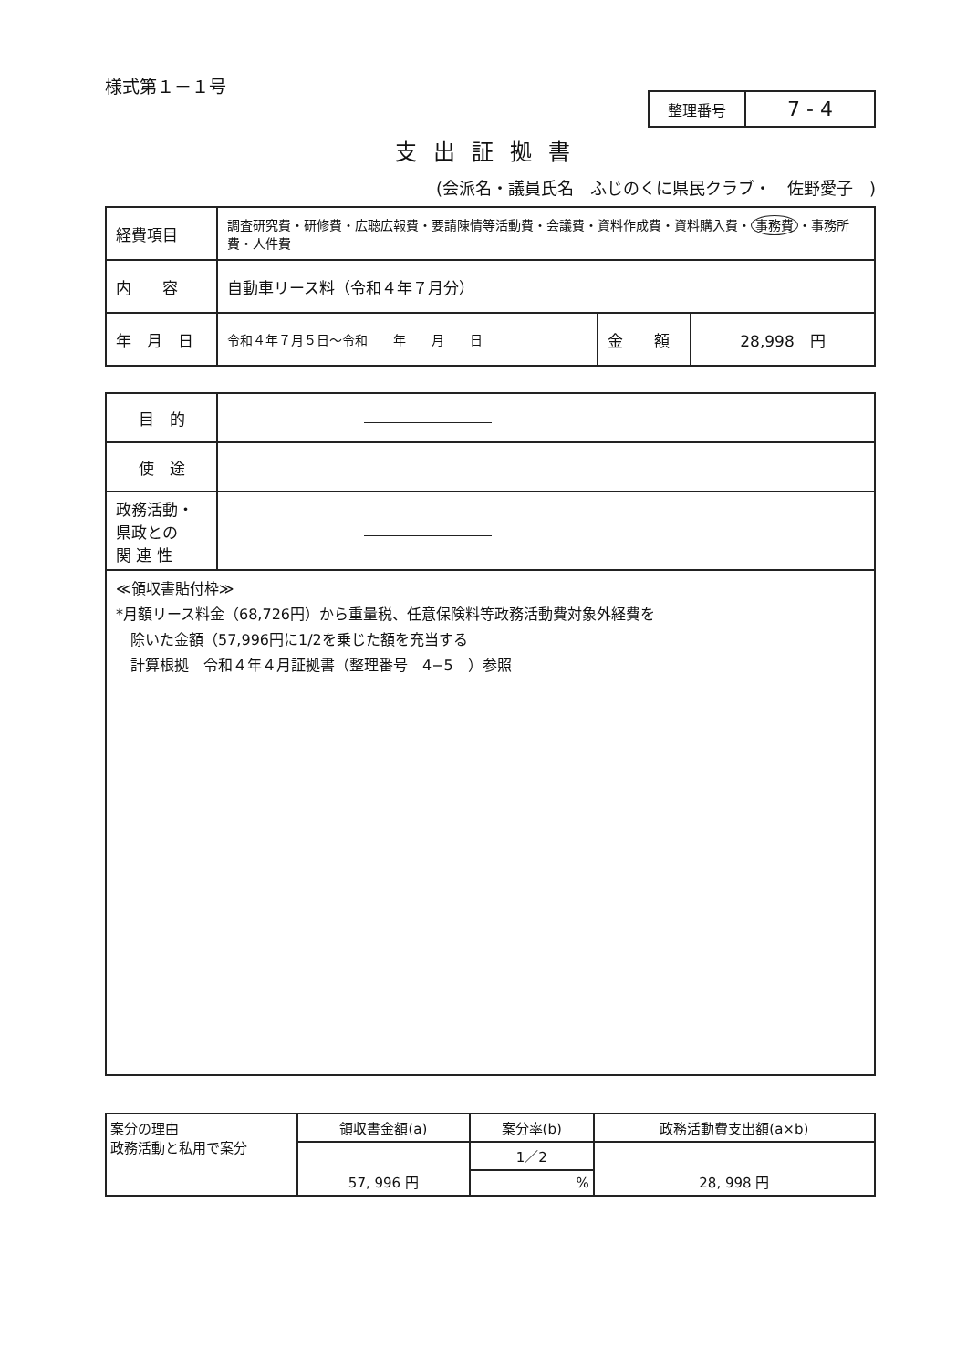様式第１－１号
| 整理番号 | 7 - 4 |
支出証拠書
(会派名・議員氏名　ふじのくに県民クラブ・　佐野愛子　)
| 経費項目 | 調査研究費・研修費・広聴広報費・要請陳情等活動費・会議費・資料作成費・資料購入費・ 事務費 ・事務所費・人件費 | | |
| 内 容 | 自動車リース料（令和４年７月分） | | |
| 年 月 日 | 令和４年７月５日～令和 年 月 日 | 金 額 | 28,998 円 |
| 目 的 | |
| 使 途 | |
| 政務活動・ 県政との 関 連 性 | |
≪領収書貼付枠≫
*月額リース料金（68,726円）から重量税、任意保険料等政務活動費対象外経費を
　除いた金額（57,996円に1/2を乗じた額を充当する
　計算根拠　令和４年４月証拠書（整理番号　4−5　）参照
| 案分の理由 政務活動と私用で案分 | 領収書金額(a) | 案分率(b) | 政務活動費支出額(a×b) |
| | 57, 996 円 | 1／2 | 28, 998 円 |
| | | % | |